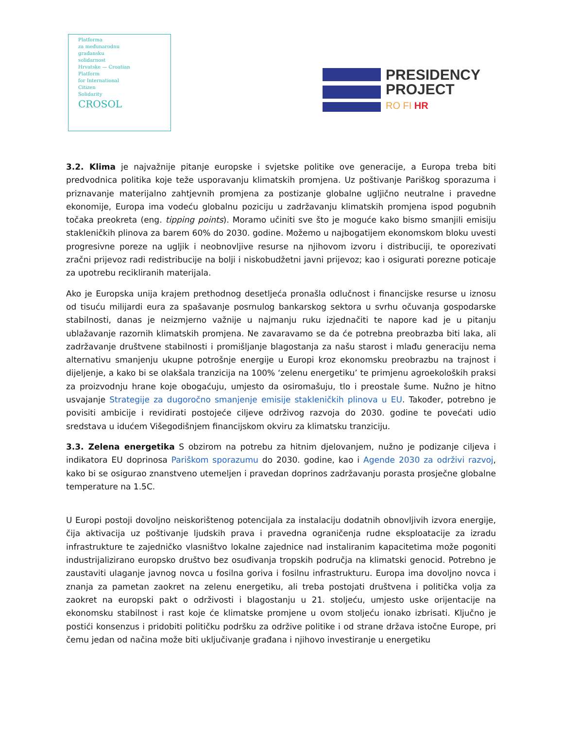Platforma
za međunarodnu
građansku
solidarnost
Hrvatske — Croatian
Platform
for International
Citizen
Solidarity
CROSOL
PRESIDENCY
PROJECT
RO FI HR
3.2. Klima je najvažnije pitanje europske i svjetske politike ove generacije, a Europa treba biti predvodnica politika koje teže usporavanju klimatskih promjena. Uz poštivanje Pariškog sporazuma i priznavanje materijalno zahtjevnih promjena za postizanje globalne ugljično neutralne i pravedne ekonomije, Europa ima vodeću globalnu poziciju u zadržavanju klimatskih promjena ispod pogubnih točaka preokreta (eng. tipping points). Moramo učiniti sve što je moguće kako bismo smanjili emisiju stakleničkih plinova za barem 60% do 2030. godine. Možemo u najbogatijem ekonomskom bloku uvesti progresivne poreze na ugljik i neobnovljive resurse na njihovom izvoru i distribuciji, te oporezivati zračni prijevoz radi redistribucije na bolji i niskobudžetni javni prijevoz; kao i osigurati porezne poticaje za upotrebu recikliranih materijala.
Ako je Europska unija krajem prethodnog desetljeća pronašla odlučnost i financijske resurse u iznosu od tisuću milijardi eura za spašavanje posrnulog bankarskog sektora u svrhu očuvanja gospodarske stabilnosti, danas je neizmjerno važnije u najmanju ruku izjednačiti te napore kad je u pitanju ublažavanje razornih klimatskih promjena. Ne zavaravamo se da će potrebna preobrazba biti laka, ali zadržavanje društvene stabilnosti i promišljanje blagostanja za našu starost i mlađu generaciju nema alternativu smanjenju ukupne potrošnje energije u Europi kroz ekonomsku preobrazbu na trajnost i dijeljenje, a kako bi se olakšala tranzicija na 100% ‘zelenu energetiku’ te primjenu agroekoloških praksi za proizvodnju hrane koje obogaćuju, umjesto da osiromašuju, tlo i preostale šume. Nužno je hitno usvajanje Strategije za dugoročno smanjenje emisije stakleničkih plinova u EU. Također, potrebno je povisiti ambicije i revidirati postojeće ciljeve održivog razvoja do 2030. godine te povećati udio sredstava u idućem Višegodišnjem financijskom okviru za klimatsku tranziciju.
3.3. Zelena energetika S obzirom na potrebu za hitnim djelovanjem, nužno je podizanje ciljeva i indikatora EU doprinosa Pariškom sporazumu do 2030. godine, kao i Agende 2030 za održivi razvoj, kako bi se osigurao znanstveno utemeljen i pravedan doprinos zadržavanju porasta prosječne globalne temperature na 1.5C.
U Europi postoji dovoljno neiskorištenog potencijala za instalaciju dodatnih obnovljivih izvora energije, čija aktivacija uz poštivanje ljudskih prava i pravedna ograničenja rudne eksploatacije za izradu infrastrukture te zajedničko vlasništvo lokalne zajednice nad instaliranim kapacitetima može pogoniti industrijalizirano europsko društvo bez osuđivanja tropskih područja na klimatski genocid. Potrebno je zaustaviti ulaganje javnog novca u fosilna goriva i fosilnu infrastrukturu. Europa ima dovoljno novca i znanja za pametan zaokret na zelenu energetiku, ali treba postojati društvena i politička volja za zaokret na europski pakt o održivosti i blagostanju u 21. stoljeću, umjesto uske orijentacije na ekonomsku stabilnost i rast koje će klimatske promjene u ovom stoljeću ionako izbrisati. Ključno je postići konsenzus i pridobiti političku podršku za održive politike i od strane država istočne Europe, pri čemu jedan od načina može biti uključivanje građana i njihovo investiranje u energetiku